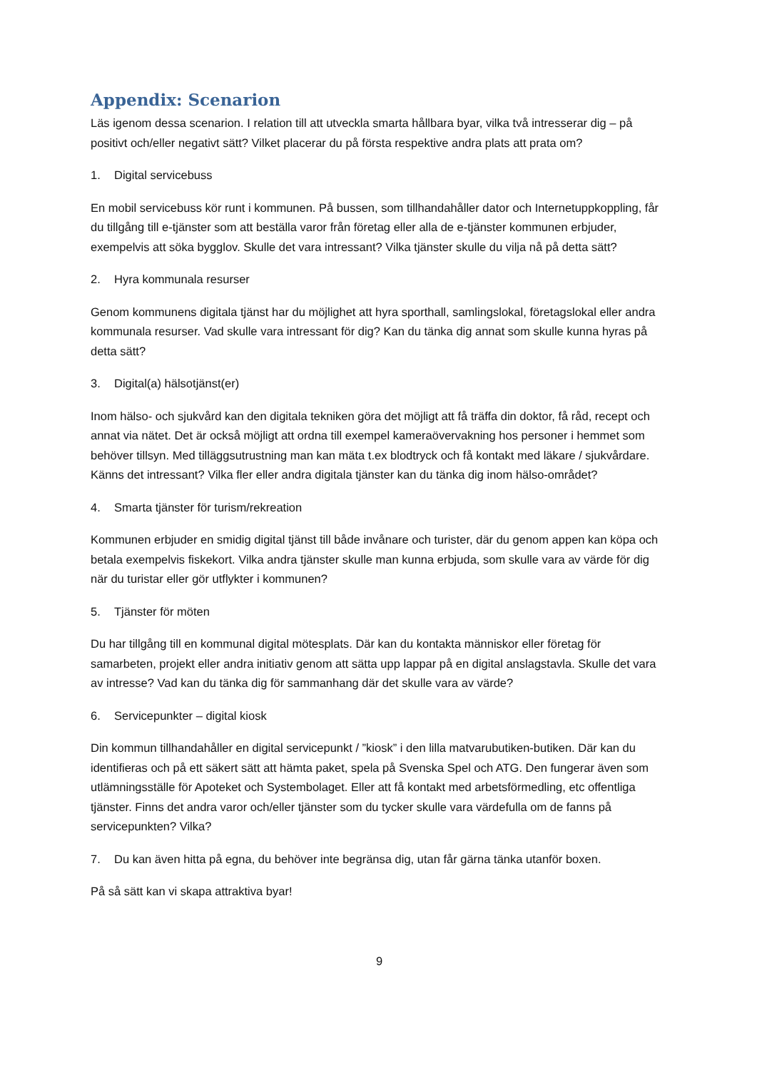Appendix: Scenarion
Läs igenom dessa scenarion. I relation till att utveckla smarta hållbara byar, vilka två intresserar dig – på positivt och/eller negativt sätt? Vilket placerar du på första respektive andra plats att prata om?
1. Digital servicebuss
En mobil servicebuss kör runt i kommunen. På bussen, som tillhandahåller dator och Internetuppkoppling, får du tillgång till e-tjänster som att beställa varor från företag eller alla de e-tjänster kommunen erbjuder, exempelvis att söka bygglov. Skulle det vara intressant? Vilka tjänster skulle du vilja nå på detta sätt?
2. Hyra kommunala resurser
Genom kommunens digitala tjänst har du möjlighet att hyra sporthall, samlingslokal, företagslokal eller andra kommunala resurser. Vad skulle vara intressant för dig? Kan du tänka dig annat som skulle kunna hyras på detta sätt?
3. Digital(a) hälsotjänst(er)
Inom hälso- och sjukvård kan den digitala tekniken göra det möjligt att få träffa din doktor, få råd, recept och annat via nätet. Det är också möjligt att ordna till exempel kameraövervakning hos personer i hemmet som behöver tillsyn. Med tilläggsutrustning man kan mäta t.ex blodtryck och få kontakt med läkare / sjukvårdare. Känns det intressant? Vilka fler eller andra digitala tjänster kan du tänka dig inom hälso-området?
4. Smarta tjänster för turism/rekreation
Kommunen erbjuder en smidig digital tjänst till både invånare och turister, där du genom appen kan köpa och betala exempelvis fiskekort. Vilka andra tjänster skulle man kunna erbjuda, som skulle vara av värde för dig när du turistar eller gör utflykter i kommunen?
5. Tjänster för möten
Du har tillgång till en kommunal digital mötesplats. Där kan du kontakta människor eller företag för samarbeten, projekt eller andra initiativ genom att sätta upp lappar på en digital anslagstavla. Skulle det vara av intresse? Vad kan du tänka dig för sammanhang där det skulle vara av värde?
6. Servicepunkter – digital kiosk
Din kommun tillhandahåller en digital servicepunkt / ”kiosk” i den lilla matvarubutiken-butiken. Där kan du identifieras och på ett säkert sätt att hämta paket, spela på Svenska Spel och ATG. Den fungerar även som utlämningsställe för Apoteket och Systembolaget. Eller att få kontakt med arbetsförmedling, etc offentliga tjänster. Finns det andra varor och/eller tjänster som du tycker skulle vara värdefulla om de fanns på servicepunkten? Vilka?
7. Du kan även hitta på egna, du behöver inte begränsa dig, utan får gärna tänka utanför boxen.
På så sätt kan vi skapa attraktiva byar!
9